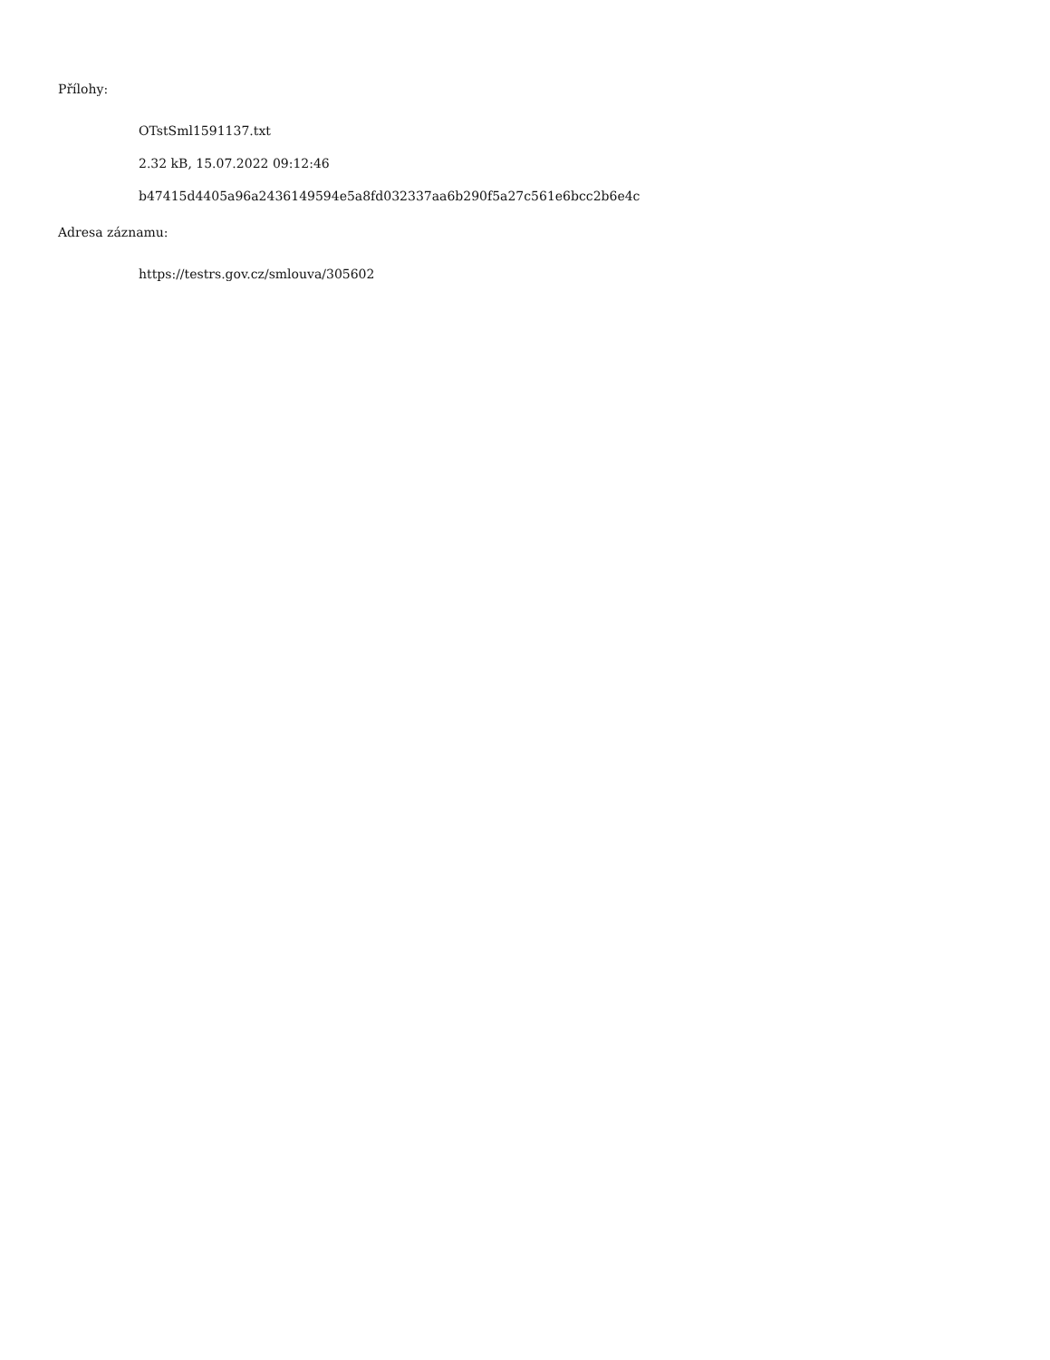Přílohy:
OTstSml1591137.txt
2.32 kB, 15.07.2022 09:12:46
b47415d4405a96a2436149594e5a8fd032337aa6b290f5a27c561e6bcc2b6e4c
Adresa záznamu:
https://testrs.gov.cz/smlouva/305602